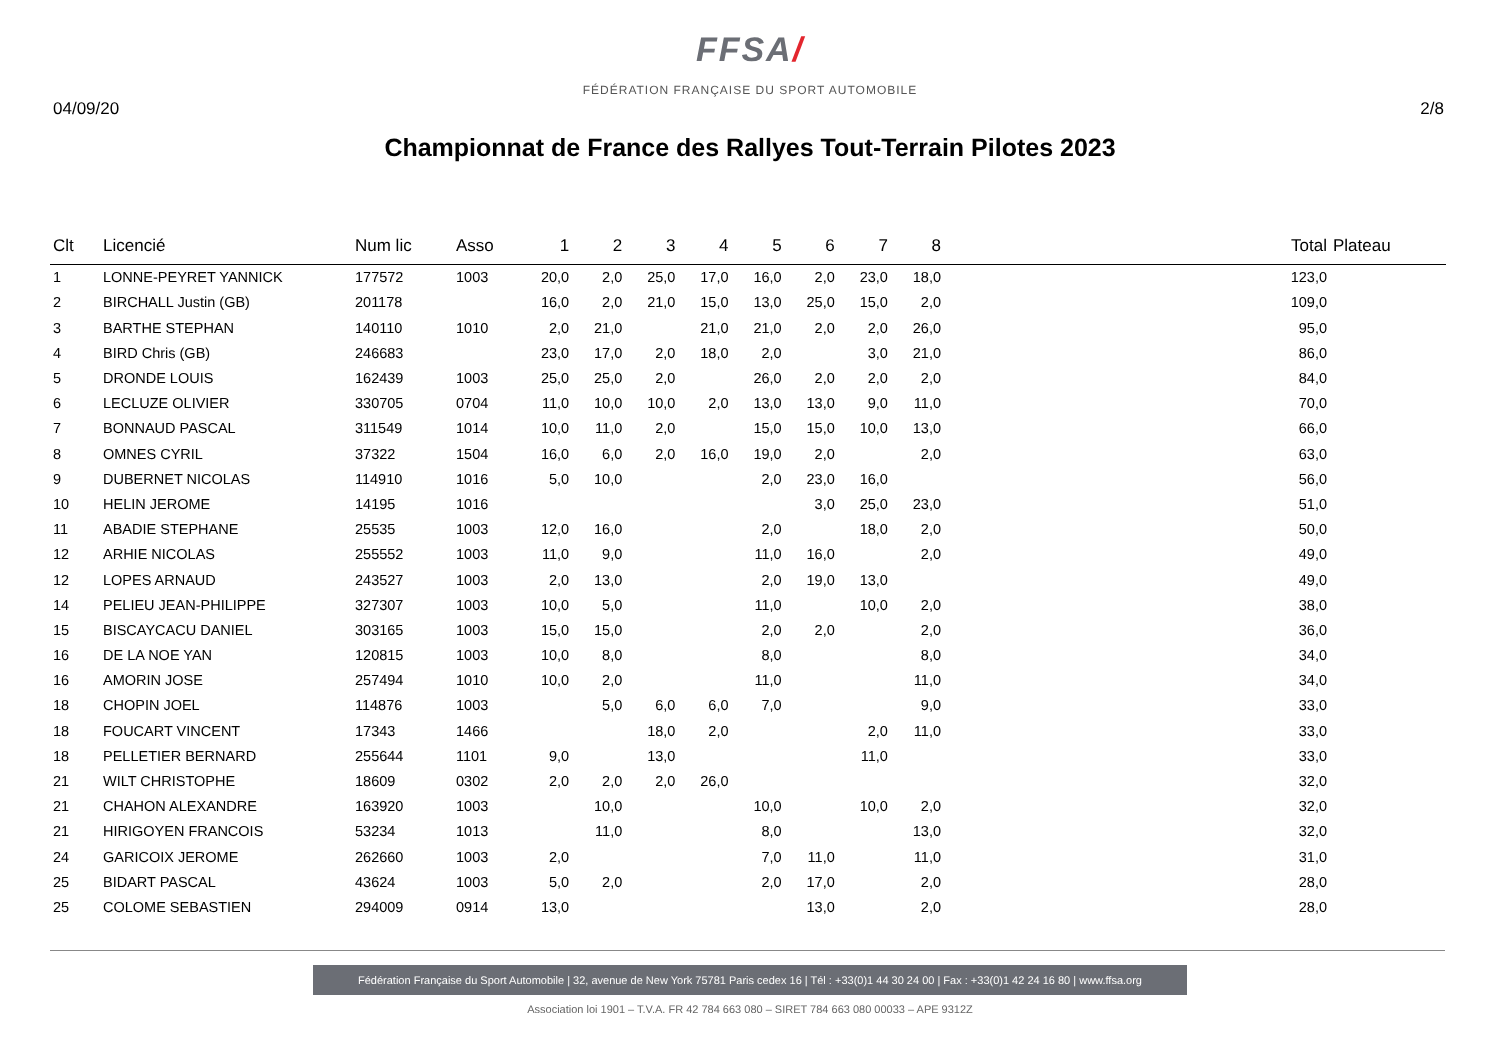FFSA/
FÉDÉRATION FRANÇAISE DU SPORT AUTOMOBILE
04/09/20 2/8
Championnat de France des Rallyes Tout-Terrain Pilotes 2023
| Clt | Licencié | Num lic | Asso | 1 | 2 | 3 | 4 | 5 | 6 | 7 | 8 | Total | Plateau |
| --- | --- | --- | --- | --- | --- | --- | --- | --- | --- | --- | --- | --- | --- |
| 1 | LONNE-PEYRET YANNICK | 177572 | 1003 | 20,0 | 2,0 | 25,0 | 17,0 | 16,0 | 2,0 | 23,0 | 18,0 | 123,0 | |
| 2 | BIRCHALL Justin (GB) | 201178 | | 16,0 | 2,0 | 21,0 | 15,0 | 13,0 | 25,0 | 15,0 | 2,0 | 109,0 | |
| 3 | BARTHE STEPHAN | 140110 | 1010 | 2,0 | 21,0 | | 21,0 | 21,0 | 2,0 | 2,0 | 26,0 | 95,0 | |
| 4 | BIRD Chris (GB) | 246683 | | 23,0 | 17,0 | 2,0 | 18,0 | 2,0 | | 3,0 | 21,0 | 86,0 | |
| 5 | DRONDE LOUIS | 162439 | 1003 | 25,0 | 25,0 | 2,0 | | 26,0 | 2,0 | 2,0 | 2,0 | 84,0 | |
| 6 | LECLUZE OLIVIER | 330705 | 0704 | 11,0 | 10,0 | 10,0 | 2,0 | 13,0 | 13,0 | 9,0 | 11,0 | 70,0 | |
| 7 | BONNAUD PASCAL | 311549 | 1014 | 10,0 | 11,0 | 2,0 | | 15,0 | 15,0 | 10,0 | 13,0 | 66,0 | |
| 8 | OMNES CYRIL | 37322 | 1504 | 16,0 | 6,0 | 2,0 | 16,0 | 19,0 | 2,0 | | 2,0 | 63,0 | |
| 9 | DUBERNET NICOLAS | 114910 | 1016 | 5,0 | 10,0 | | | 2,0 | 23,0 | 16,0 | | 56,0 | |
| 10 | HELIN JEROME | 14195 | 1016 | | | | | | 3,0 | 25,0 | 23,0 | 51,0 | |
| 11 | ABADIE STEPHANE | 25535 | 1003 | 12,0 | 16,0 | | | 2,0 | | 18,0 | 2,0 | 50,0 | |
| 12 | ARHIE NICOLAS | 255552 | 1003 | 11,0 | 9,0 | | | 11,0 | 16,0 | | 2,0 | 49,0 | |
| 12 | LOPES ARNAUD | 243527 | 1003 | 2,0 | 13,0 | | | 2,0 | 19,0 | 13,0 | | 49,0 | |
| 14 | PELIEU JEAN-PHILIPPE | 327307 | 1003 | 10,0 | 5,0 | | | 11,0 | | 10,0 | 2,0 | 38,0 | |
| 15 | BISCAYCACU DANIEL | 303165 | 1003 | 15,0 | 15,0 | | | 2,0 | 2,0 | | 2,0 | 36,0 | |
| 16 | DE LA NOE YAN | 120815 | 1003 | 10,0 | 8,0 | | | 8,0 | | | 8,0 | 34,0 | |
| 16 | AMORIN JOSE | 257494 | 1010 | 10,0 | 2,0 | | | 11,0 | | | 11,0 | 34,0 | |
| 18 | CHOPIN JOEL | 114876 | 1003 | | 5,0 | 6,0 | 6,0 | 7,0 | | | 9,0 | 33,0 | |
| 18 | FOUCART VINCENT | 17343 | 1466 | | | 18,0 | 2,0 | | | 2,0 | 11,0 | 33,0 | |
| 18 | PELLETIER BERNARD | 255644 | 1101 | 9,0 | | 13,0 | | | | 11,0 | | 33,0 | |
| 21 | WILT CHRISTOPHE | 18609 | 0302 | 2,0 | 2,0 | 2,0 | 26,0 | | | | | 32,0 | |
| 21 | CHAHON ALEXANDRE | 163920 | 1003 | | 10,0 | | | 10,0 | | 10,0 | 2,0 | 32,0 | |
| 21 | HIRIGOYEN FRANCOIS | 53234 | 1013 | | 11,0 | | | 8,0 | | | 13,0 | 32,0 | |
| 24 | GARICOIX JEROME | 262660 | 1003 | 2,0 | | | | 7,0 | 11,0 | | 11,0 | 31,0 | |
| 25 | BIDART PASCAL | 43624 | 1003 | 5,0 | 2,0 | | | 2,0 | 17,0 | | 2,0 | 28,0 | |
| 25 | COLOME SEBASTIEN | 294009 | 0914 | 13,0 | | | | | 13,0 | | 2,0 | 28,0 | |
Fédération Française du Sport Automobile | 32, avenue de New York 75781 Paris cedex 16 | Tél : +33(0)1 44 30 24 00 | Fax : +33(0)1 42 24 16 80 | www.ffsa.org
Association loi 1901 – T.V.A. FR 42 784 663 080 – SIRET 784 663 080 00033 – APE 9312Z